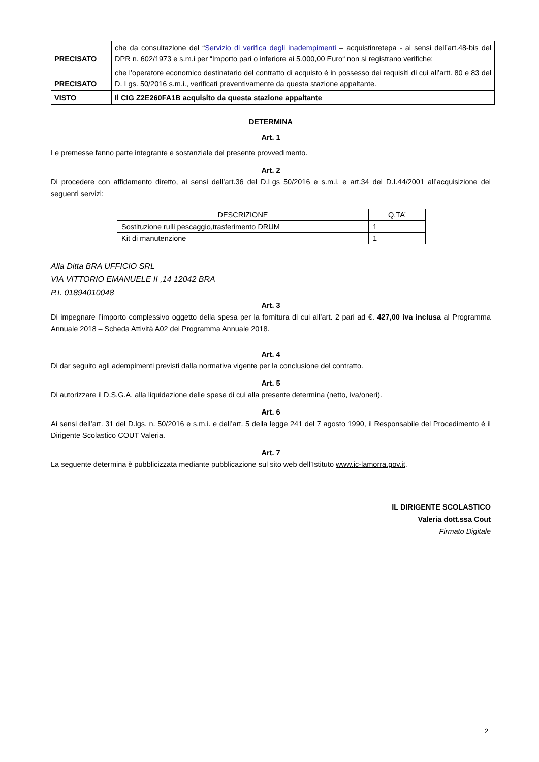| PRECISATO | che da consultazione del “ Servizio di verifica degli inadempimenti – acquistinretepa - ai sensi dell’art.48-bis del DPR n. 602/1973 e s.m.i per “Importo pari o inferiore ai 5.000,00 Euro“ non si registrano verifiche; |
| PRECISATO | che l’operatore economico destinatario del contratto di acquisto è in possesso dei requisiti di cui all’artt. 80 e 83 del D. Lgs. 50/2016 s.m.i., verificati preventivamente da questa stazione appaltante. |
| VISTO | Il CIG Z2E260FA1B acquisito da questa stazione appaltante |
DETERMINA
Art. 1
Le premesse fanno parte integrante e sostanziale del presente provvedimento.
Art. 2
Di procedere con affidamento diretto, ai sensi dell’art.36 del D.Lgs 50/2016 e s.m.i. e art.34 del D.I.44/2001 all’acquisizione dei seguenti servizi:
| DESCRIZIONE | Q.TA’ |
| Sostituzione rulli pescaggio,trasferimento DRUM | 1 |
| Kit di manutenzione | 1 |
Alla Ditta BRA UFFICIO SRL
VIA VITTORIO EMANUELE II ,14 12042 BRA
P.I. 01894010048
Art. 3
Di impegnare l’importo complessivo oggetto della spesa per la fornitura di cui all’art. 2 pari ad €. 427,00 iva inclusa al Programma Annuale 2018 – Scheda Attività A02 del Programma Annuale 2018.
Art. 4
Di dar seguito agli adempimenti previsti dalla normativa vigente per la conclusione del contratto.
Art. 5
Di autorizzare il D.S.G.A. alla liquidazione delle spese di cui alla presente determina (netto, iva/oneri).
Art. 6
Ai sensi dell’art. 31 del D.lgs. n. 50/2016 e s.m.i. e dell’art. 5 della legge 241 del 7 agosto 1990, il Responsabile del Procedimento è il Dirigente Scolastico COUT Valeria.
Art. 7
La seguente determina è pubblicizzata mediante pubblicazione sul sito web dell’Istituto www.ic-lamorra.gov.it.
IL DIRIGENTE SCOLASTICO
Valeria dott.ssa Cout
Firmato Digitale
2